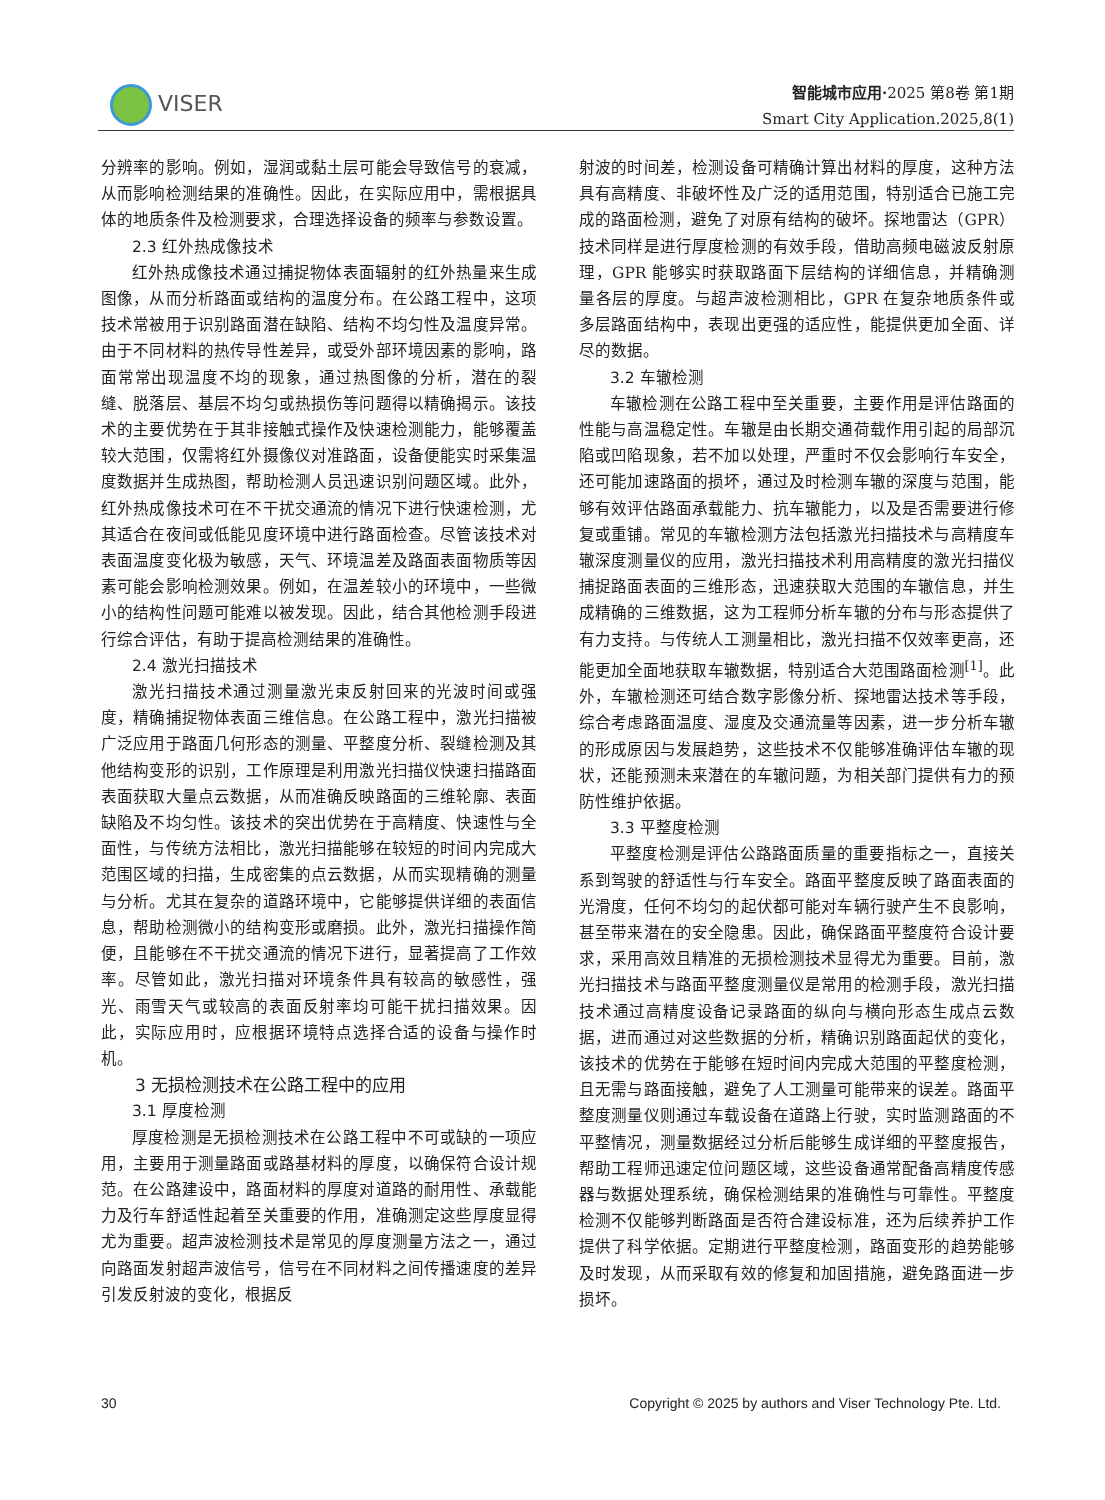VISER
智能城市应用·2025 第8卷 第1期
Smart City Application.2025,8(1)
分辨率的影响。例如，湿润或黏土层可能会导致信号的衰减，从而影响检测结果的准确性。因此，在实际应用中，需根据具体的地质条件及检测要求，合理选择设备的频率与参数设置。
2.3 红外热成像技术
红外热成像技术通过捕捉物体表面辐射的红外热量来生成图像，从而分析路面或结构的温度分布。在公路工程中，这项技术常被用于识别路面潜在缺陷、结构不均匀性及温度异常。由于不同材料的热传导性差异，或受外部环境因素的影响，路面常常出现温度不均的现象，通过热图像的分析，潜在的裂缝、脱落层、基层不均匀或热损伤等问题得以精确揭示。该技术的主要优势在于其非接触式操作及快速检测能力，能够覆盖较大范围，仅需将红外摄像仪对准路面，设备便能实时采集温度数据并生成热图，帮助检测人员迅速识别问题区域。此外，红外热成像技术可在不干扰交通流的情况下进行快速检测，尤其适合在夜间或低能见度环境中进行路面检查。尽管该技术对表面温度变化极为敏感，天气、环境温差及路面表面物质等因素可能会影响检测效果。例如，在温差较小的环境中，一些微小的结构性问题可能难以被发现。因此，结合其他检测手段进行综合评估，有助于提高检测结果的准确性。
2.4 激光扫描技术
激光扫描技术通过测量激光束反射回来的光波时间或强度，精确捕捉物体表面三维信息。在公路工程中，激光扫描被广泛应用于路面几何形态的测量、平整度分析、裂缝检测及其他结构变形的识别，工作原理是利用激光扫描仪快速扫描路面表面获取大量点云数据，从而准确反映路面的三维轮廓、表面缺陷及不均匀性。该技术的突出优势在于高精度、快速性与全面性，与传统方法相比，激光扫描能够在较短的时间内完成大范围区域的扫描，生成密集的点云数据，从而实现精确的测量与分析。尤其在复杂的道路环境中，它能够提供详细的表面信息，帮助检测微小的结构变形或磨损。此外，激光扫描操作简便，且能够在不干扰交通流的情况下进行，显著提高了工作效率。尽管如此，激光扫描对环境条件具有较高的敏感性，强光、雨雪天气或较高的表面反射率均可能干扰扫描效果。因此，实际应用时，应根据环境特点选择合适的设备与操作时机。
3 无损检测技术在公路工程中的应用
3.1 厚度检测
厚度检测是无损检测技术在公路工程中不可或缺的一项应用，主要用于测量路面或路基材料的厚度，以确保符合设计规范。在公路建设中，路面材料的厚度对道路的耐用性、承载能力及行车舒适性起着至关重要的作用，准确测定这些厚度显得尤为重要。超声波检测技术是常见的厚度测量方法之一，通过向路面发射超声波信号，信号在不同材料之间传播速度的差异引发反射波的变化，根据反
射波的时间差，检测设备可精确计算出材料的厚度，这种方法具有高精度、非破坏性及广泛的适用范围，特别适合已施工完成的路面检测，避免了对原有结构的破坏。探地雷达（GPR）技术同样是进行厚度检测的有效手段，借助高频电磁波反射原理，GPR 能够实时获取路面下层结构的详细信息，并精确测量各层的厚度。与超声波检测相比，GPR 在复杂地质条件或多层路面结构中，表现出更强的适应性，能提供更加全面、详尽的数据。
3.2 车辙检测
车辙检测在公路工程中至关重要，主要作用是评估路面的性能与高温稳定性。车辙是由长期交通荷载作用引起的局部沉陷或凹陷现象，若不加以处理，严重时不仅会影响行车安全，还可能加速路面的损坏，通过及时检测车辙的深度与范围，能够有效评估路面承载能力、抗车辙能力，以及是否需要进行修复或重铺。常见的车辙检测方法包括激光扫描技术与高精度车辙深度测量仪的应用，激光扫描技术利用高精度的激光扫描仪捕捉路面表面的三维形态，迅速获取大范围的车辙信息，并生成精确的三维数据，这为工程师分析车辙的分布与形态提供了有力支持。与传统人工测量相比，激光扫描不仅效率更高，还能更加全面地获取车辙数据，特别适合大范围路面检测<sup>[1]</sup>。此外，车辙检测还可结合数字影像分析、探地雷达技术等手段，综合考虑路面温度、湿度及交通流量等因素，进一步分析车辙的形成原因与发展趋势，这些技术不仅能够准确评估车辙的现状，还能预测未来潜在的车辙问题，为相关部门提供有力的预防性维护依据。
3.3 平整度检测
平整度检测是评估公路路面质量的重要指标之一，直接关系到驾驶的舒适性与行车安全。路面平整度反映了路面表面的光滑度，任何不均匀的起伏都可能对车辆行驶产生不良影响，甚至带来潜在的安全隐患。因此，确保路面平整度符合设计要求，采用高效且精准的无损检测技术显得尤为重要。目前，激光扫描技术与路面平整度测量仪是常用的检测手段，激光扫描技术通过高精度设备记录路面的纵向与横向形态生成点云数据，进而通过对这些数据的分析，精确识别路面起伏的变化，该技术的优势在于能够在短时间内完成大范围的平整度检测，且无需与路面接触，避免了人工测量可能带来的误差。路面平整度测量仪则通过车载设备在道路上行驶，实时监测路面的不平整情况，测量数据经过分析后能够生成详细的平整度报告，帮助工程师迅速定位问题区域，这些设备通常配备高精度传感器与数据处理系统，确保检测结果的准确性与可靠性。平整度检测不仅能够判断路面是否符合建设标准，还为后续养护工作提供了科学依据。定期进行平整度检测，路面变形的趋势能够及时发现，从而采取有效的修复和加固措施，避免路面进一步损坏。
30 Copyright © 2025 by authors and Viser Technology Pte. Ltd.